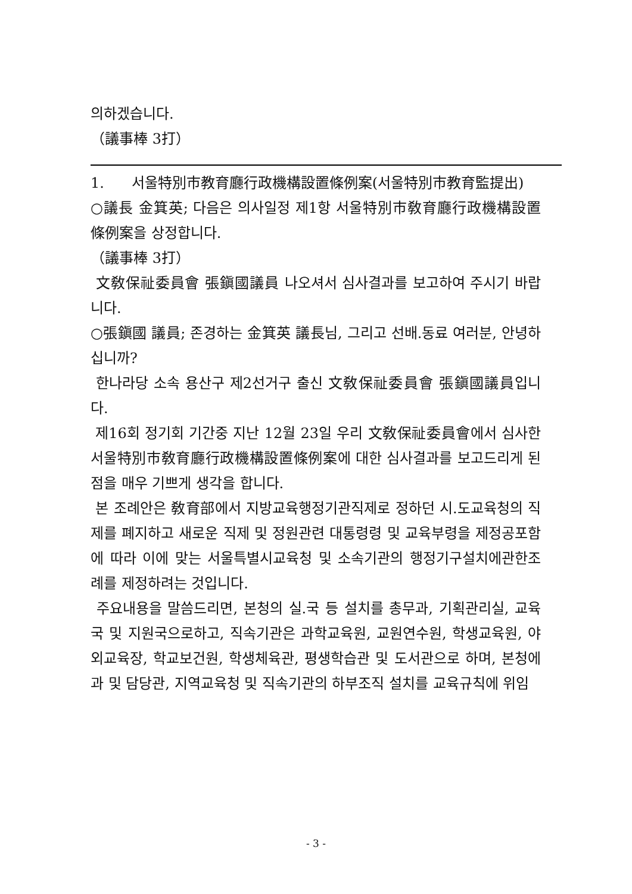의하겠습니다.
（議事棒 3打）
1. 서울特別市教育廳行政機構設置條例案(서울特別市教育監提出)
○議長 金箕英; 다음은 의사일정 제1항 서울特別市敎育廳行政機構設置條例案을 상정합니다.
（議事棒 3打）
文敎保祉委員會 張鎭國議員 나오셔서 심사결과를 보고하여 주시기 바랍니다.
○張鎭國 議員; 존경하는 金箕英 議長님, 그리고 선배.동료 여러분, 안녕하십니까?
한나라당 소속 용산구 제2선거구 출신 文敎保祉委員會 張鎭國議員입니다.
제16회 정기회 기간중 지난 12월 23일 우리 文敎保祉委員會에서 심사한 서울特別市敎育廳行政機構設置條例案에 대한 심사결과를 보고드리게 된 점을 매우 기쁘게 생각을 합니다.
본 조례안은 敎育部에서 지방교육행정기관직제로 정하던 시.도교육청의 직제를 폐지하고 새로운 직제 및 정원관련 대통령령 및 교육부령을 제정공포함에 따라 이에 맞는 서울특별시교육청 및 소속기관의 행정기구설치에관한조례를 제정하려는 것입니다.
주요내용을 말씀드리면, 본청의 실.국 등 설치를 총무과, 기획관리실, 교육국 및 지원국으로하고, 직속기관은 과학교육원, 교원연수원, 학생교육원, 야외교육장, 학교보건원, 학생체육관, 평생학습관 및 도서관으로 하며, 본청에 과 및 담당관, 지역교육청 및 직속기관의 하부조직 설치를 교육규칙에 위임
- 3 -